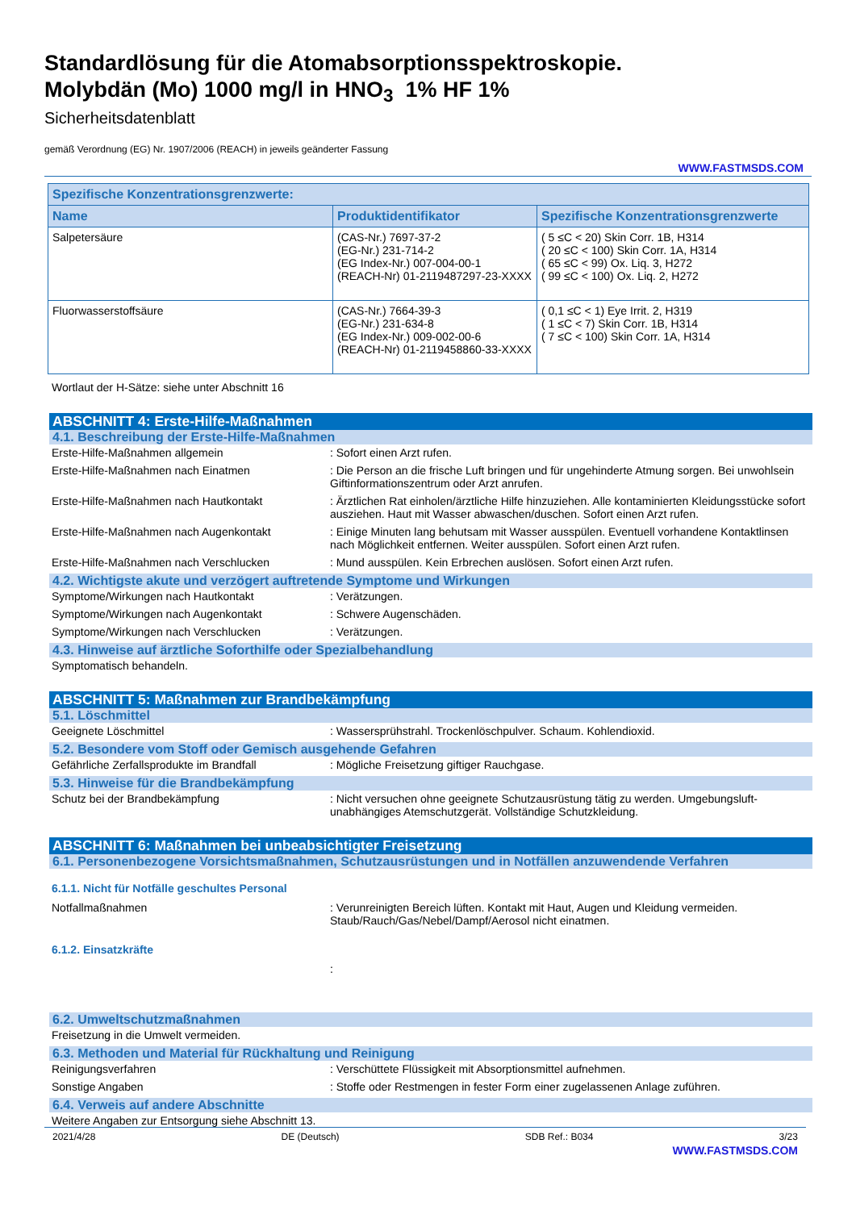Standardlösung für die Atomabsorptionsspektroskopie.
Molybdän (Mo) 1000 mg/l in HNO<sub>3</sub> 1% HF 1%
Sicherheitsdatenblatt
gemäß Verordnung (EG) Nr. 1907/2006 (REACH) in jeweils geänderter Fassung
WWW.FASTMSDS.COM
| Spezifische Konzentrationsgrenzwerte: | | |
| --- | --- | --- |
| Name | Produktidentifikator | Spezifische Konzentrationsgrenzwerte |
| Salpetersäure | (CAS-Nr.) 7697-37-2 (EG-Nr.) 231-714-2 (EG Index-Nr.) 007-004-00-1 (REACH-Nr) 01-2119487297-23-XXXX | ( 5 ≤C < 20) Skin Corr. 1B, H314 ( 20 ≤C < 100) Skin Corr. 1A, H314 ( 65 ≤C < 99) Ox. Liq. 3, H272 ( 99 ≤C < 100) Ox. Liq. 2, H272 |
| Fluorwasserstoffsäure | (CAS-Nr.) 7664-39-3 (EG-Nr.) 231-634-8 (EG Index-Nr.) 009-002-00-6 (REACH-Nr) 01-2119458860-33-XXXX | ( 0,1 ≤C < 1) Eye Irrit. 2, H319 ( 1 ≤C < 7) Skin Corr. 1B, H314 ( 7 ≤C < 100) Skin Corr. 1A, H314 |
Wortlaut der H-Sätze: siehe unter Abschnitt 16
ABSCHNITT 4: Erste-Hilfe-Maßnahmen
4.1. Beschreibung der Erste-Hilfe-Maßnahmen
Erste-Hilfe-Maßnahmen allgemein : Sofort einen Arzt rufen.
Erste-Hilfe-Maßnahmen nach Einatmen : Die Person an die frische Luft bringen und für ungehinderte Atmung sorgen. Bei unwohlsein Giftinformationszentrum oder Arzt anrufen.
Erste-Hilfe-Maßnahmen nach Hautkontakt : Ärztlichen Rat einholen/ärztliche Hilfe hinzuziehen. Alle kontaminierten Kleidungsstücke sofort ausziehen. Haut mit Wasser abwaschen/duschen. Sofort einen Arzt rufen.
Erste-Hilfe-Maßnahmen nach Augenkontakt : Einige Minuten lang behutsam mit Wasser ausspülen. Eventuell vorhandene Kontaktlinsen nach Möglichkeit entfernen. Weiter ausspülen. Sofort einen Arzt rufen.
Erste-Hilfe-Maßnahmen nach Verschlucken : Mund ausspülen. Kein Erbrechen auslösen. Sofort einen Arzt rufen.
4.2. Wichtigste akute und verzögert auftretende Symptome und Wirkungen
Symptome/Wirkungen nach Hautkontakt : Verätzungen.
Symptome/Wirkungen nach Augenkontakt : Schwere Augenschäden.
Symptome/Wirkungen nach Verschlucken : Verätzungen.
4.3. Hinweise auf ärztliche Soforthilfe oder Spezialbehandlung
Symptomatisch behandeln.
ABSCHNITT 5: Maßnahmen zur Brandbekämpfung
5.1. Löschmittel
Geeignete Löschmittel : Wassersprühstrahl. Trockenlöschpulver. Schaum. Kohlendioxid.
5.2. Besondere vom Stoff oder Gemisch ausgehende Gefahren
Gefährliche Zerfallsprodukte im Brandfall : Mögliche Freisetzung giftiger Rauchgase.
5.3. Hinweise für die Brandbekämpfung
Schutz bei der Brandbekämpfung : Nicht versuchen ohne geeignete Schutzausrüstung tätig zu werden. Umgebungsluft-unabhängiges Atemschutzgerät. Vollständige Schutzkleidung.
ABSCHNITT 6: Maßnahmen bei unbeabsichtigter Freisetzung
6.1. Personenbezogene Vorsichtsmaßnahmen, Schutzausrüstungen und in Notfällen anzuwendende Verfahren
6.1.1. Nicht für Notfälle geschultes Personal
Notfallmaßnahmen : Verunreinigten Bereich lüften. Kontakt mit Haut, Augen und Kleidung vermeiden. Staub/Rauch/Gas/Nebel/Dampf/Aerosol nicht einatmen.
6.1.2. Einsatzkräfte
:
6.2. Umweltschutzmaßnahmen
Freisetzung in die Umwelt vermeiden.
6.3. Methoden und Material für Rückhaltung und Reinigung
Reinigungsverfahren : Verschüttete Flüssigkeit mit Absorptionsmittel aufnehmen.
Sonstige Angaben : Stoffe oder Restmengen in fester Form einer zugelassenen Anlage zuführen.
6.4. Verweis auf andere Abschnitte
Weitere Angaben zur Entsorgung siehe Abschnitt 13.
2021/4/28 DE (Deutsch) SDB Ref.: B034 3/23
WWW.FASTMSDS.COM